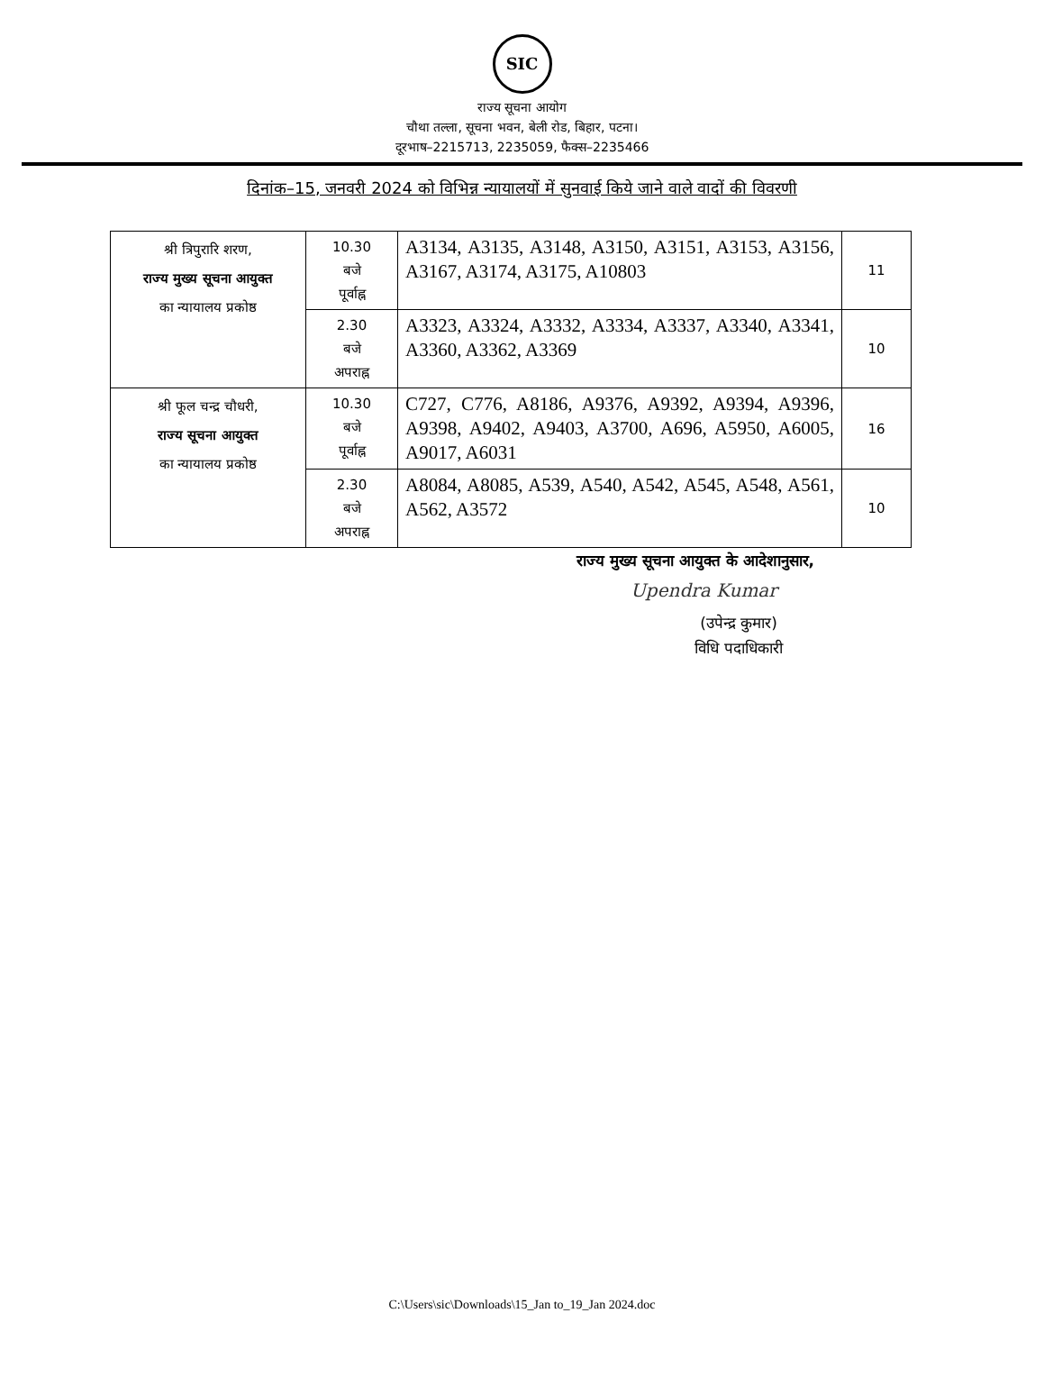SIC
राज्य सूचना आयोग
चौथा तल्ला, सूचना भवन, बेली रोड, बिहार, पटना।
दूरभाष–2215713, 2235059, फैक्स–2235466
दिनांक–15, जनवरी 2024 को विभिन्न न्यायालयों में सुनवाई किये जाने वाले वादों की विवरणी
| श्री त्रिपुरारि शरण, राज्य मुख्य सूचना आयुक्त का न्यायालय प्रकोष्ठ | 10.30 बजे पूर्वाह्न | A3134, A3135, A3148, A3150, A3151, A3153, A3156, A3167, A3174, A3175, A10803 | 11 |
| | 2.30 बजे अपराह्न | A3323, A3324, A3332, A3334, A3337, A3340, A3341, A3360, A3362, A3369 | 10 |
| श्री फूल चन्द्र चौधरी, राज्य सूचना आयुक्त का न्यायालय प्रकोष्ठ | 10.30 बजे पूर्वाह्न | C727, C776, A8186, A9376, A9392, A9394, A9396, A9398, A9402, A9403, A3700, A696, A5950, A6005, A9017, A6031 | 16 |
| | 2.30 बजे अपराह्न | A8084, A8085, A539, A540, A542, A545, A548, A561, A562, A3572 | 10 |
राज्य मुख्य सूचना आयुक्त के आदेशानुसार,
Upendra Kumar
(उपेन्द्र कुमार)
विधि पदाधिकारी
C:\Users\sic\Downloads\15_Jan to_19_Jan 2024.doc